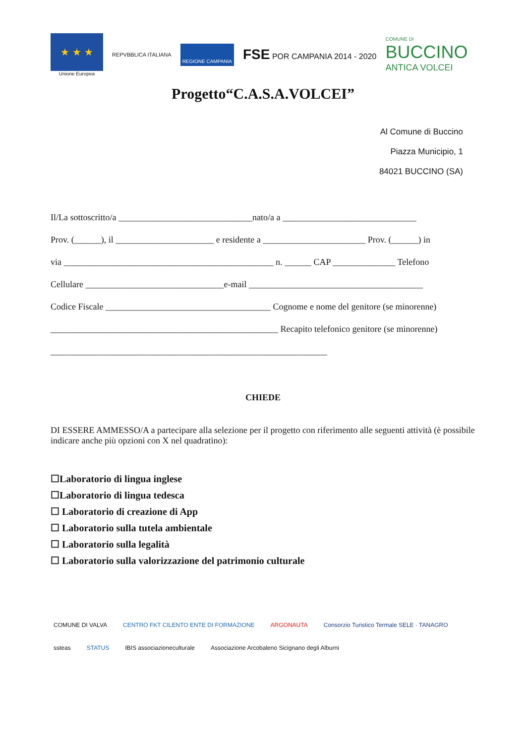★ ★ ★
Unione Europea
REPVBBLICA ITALIANA
REGIONE CAMPANIA
FSE POR CAMPANIA 2014 - 2020
COMUNE DI
BUCCINO
ANTICA VOLCEI
Progetto“C.A.S.A.VOLCEI”
Al Comune di Buccino
Piazza Municipio, 1
84021 BUCCINO (SA)
Il/La sottoscritto/a ______________________________nato/a a ______________________________
Prov. (______), il ______________________ e residente a _______________________ Prov. (______) in
via _______________________________________________ n. ______ CAP ______________ Telefono
Cellulare _______________________________e-mail _______________________________________
Codice Fiscale _____________________________________ Cognome e nome del genitore (se minorenne)
___________________________________________________ Recapito telefonico genitore (se minorenne)
______________________________________________________________
CHIEDE
DI ESSERE AMMESSO/A a partecipare alla selezione per il progetto con riferimento alle seguenti attività (è possibile indicare anche più opzioni con X nel quadratino):
☐Laboratorio di lingua inglese
☐Laboratorio di lingua tedesca
☐ Laboratorio di creazione di App
☐ Laboratorio sulla tutela ambientale
☐ Laboratorio sulla legalità
☐ Laboratorio sulla valorizzazione del patrimonio culturale
COMUNE DI VALVA CENTRO FKT CILENTO ENTE DI FORMAZIONE ARGONAUTA Consorzio Turistico Termale SELE · TANAGRO ssteas STATUS IBIS associazioneculturale Associazione Arcobaleno Sicignano degli Alburni